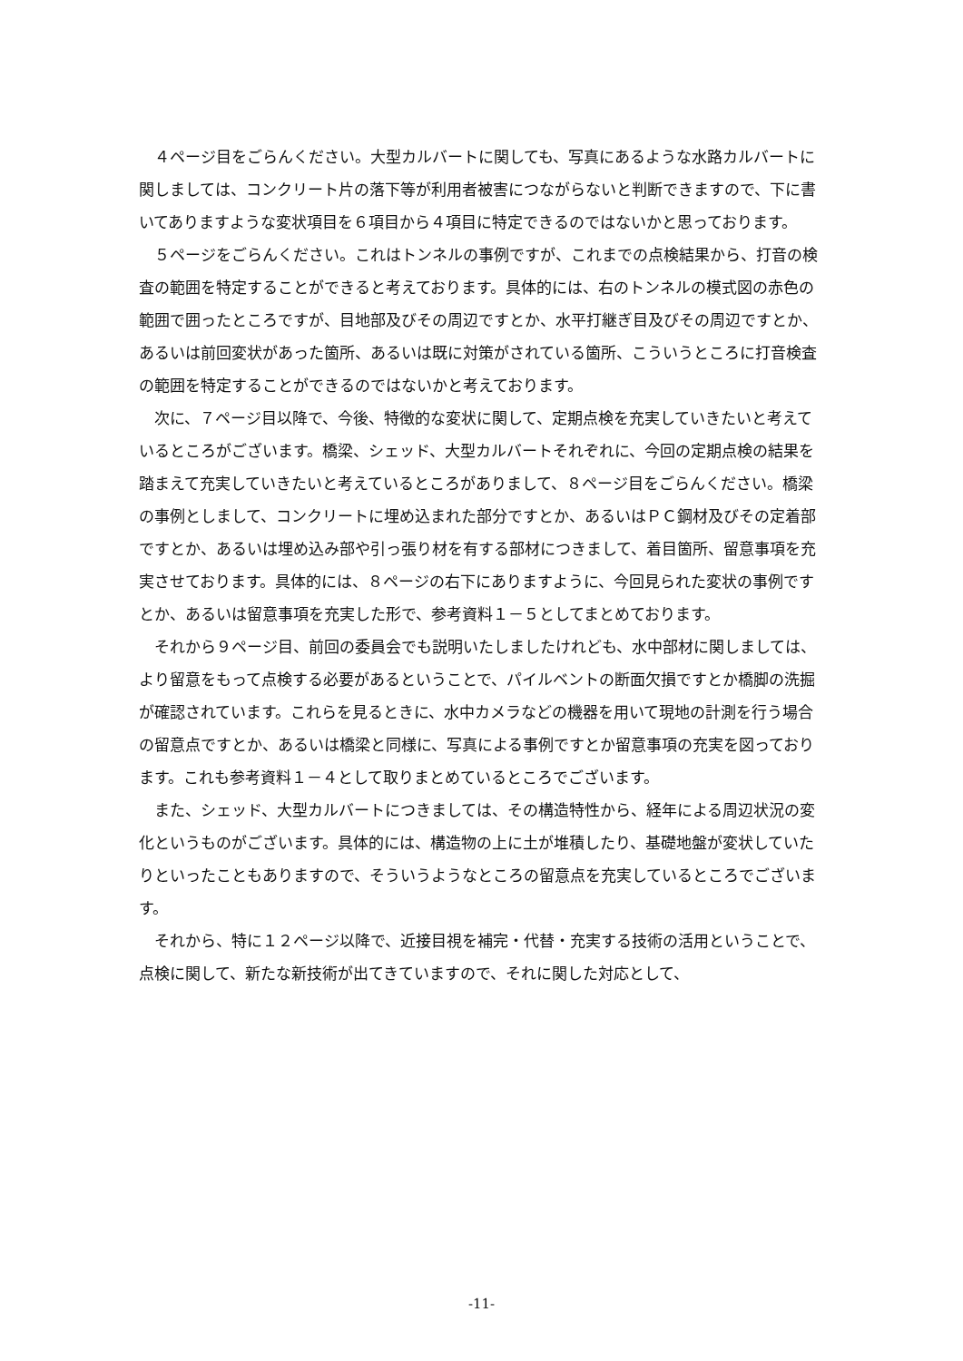４ページ目をごらんください。大型カルバートに関しても、写真にあるような水路カルバートに関しましては、コンクリート片の落下等が利用者被害につながらないと判断できますので、下に書いてありますような変状項目を６項目から４項目に特定できるのではないかと思っております。
５ページをごらんください。これはトンネルの事例ですが、これまでの点検結果から、打音の検査の範囲を特定することができると考えております。具体的には、右のトンネルの模式図の赤色の範囲で囲ったところですが、目地部及びその周辺ですとか、水平打継ぎ目及びその周辺ですとか、あるいは前回変状があった箇所、あるいは既に対策がされている箇所、こういうところに打音検査の範囲を特定することができるのではないかと考えております。
次に、７ページ目以降で、今後、特徴的な変状に関して、定期点検を充実していきたいと考えているところがございます。橋梁、シェッド、大型カルバートそれぞれに、今回の定期点検の結果を踏まえて充実していきたいと考えているところがありまして、８ページ目をごらんください。橋梁の事例としまして、コンクリートに埋め込まれた部分ですとか、あるいはＰＣ鋼材及びその定着部ですとか、あるいは埋め込み部や引っ張り材を有する部材につきまして、着目箇所、留意事項を充実させております。具体的には、８ページの右下にありますように、今回見られた変状の事例ですとか、あるいは留意事項を充実した形で、参考資料１－５としてまとめております。
それから９ページ目、前回の委員会でも説明いたしましたけれども、水中部材に関しましては、より留意をもって点検する必要があるということで、パイルベントの断面欠損ですとか橋脚の洗掘が確認されています。これらを見るときに、水中カメラなどの機器を用いて現地の計測を行う場合の留意点ですとか、あるいは橋梁と同様に、写真による事例ですとか留意事項の充実を図っております。これも参考資料１－４として取りまとめているところでございます。
また、シェッド、大型カルバートにつきましては、その構造特性から、経年による周辺状況の変化というものがございます。具体的には、構造物の上に土が堆積したり、基礎地盤が変状していたりといったこともありますので、そういうようなところの留意点を充実しているところでございます。
それから、特に１２ページ以降で、近接目視を補完・代替・充実する技術の活用ということで、点検に関して、新たな新技術が出てきていますので、それに関した対応として、
-11-